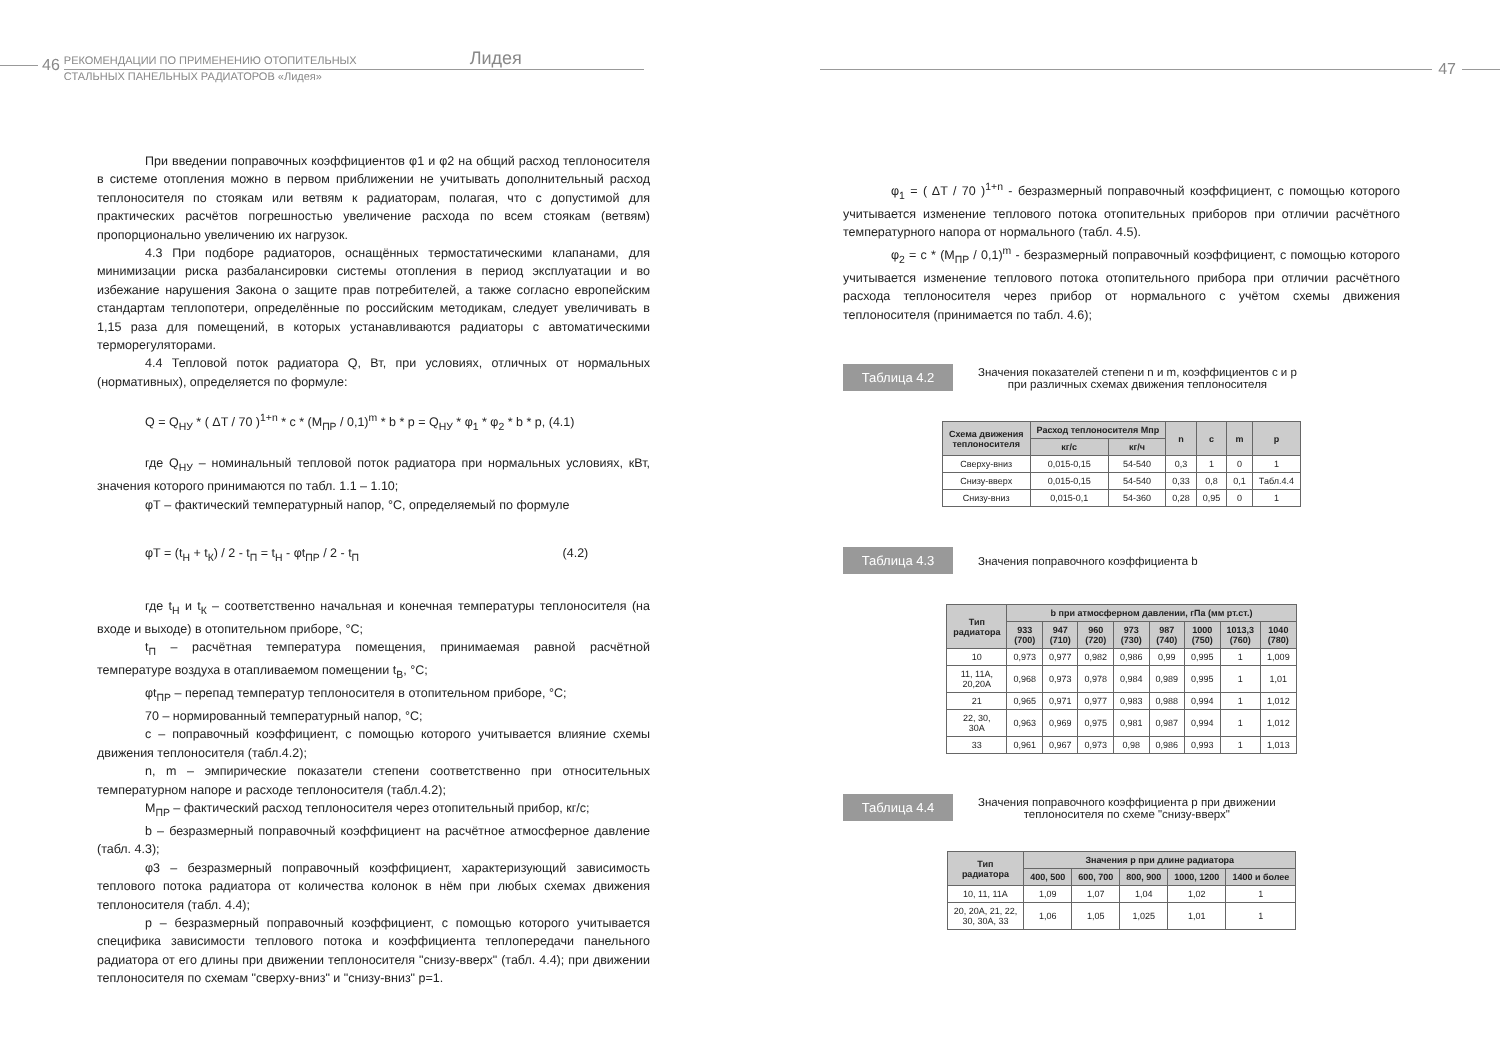46
РЕКОМЕНДАЦИИ ПО ПРИМЕНЕНИЮ ОТОПИТЕЛЬНЫХ Лидея
СТАЛЬНЫХ ПАНЕЛЬНЫХ РАДИАТОРОВ «Лидея»
При введении поправочных коэффициентов φ1 и φ2 на общий расход теплоносителя в системе отопления можно в первом приближении не учитывать дополнительный расход теплоносителя по стоякам или ветвям к радиаторам, полагая, что с допустимой для практических расчётов погрешностью увеличение расхода по всем стоякам (ветвям) пропорционально увеличению их нагрузок.
4.3 При подборе радиаторов, оснащённых термостатическими клапанами, для минимизации риска разбалансировки системы отопления в период эксплуатации и во избежание нарушения Закона о защите прав потребителей, а также согласно европейским стандартам теплопотери, определённые по российским методикам, следует увеличивать в 1,15 раза для помещений, в которых устанавливаются радиаторы с автоматическими терморегуляторами.
4.4 Тепловой поток радиатора Q, Вт, при условиях, отличных от нормальных (нормативных), определяется по формуле:
Q = Q<sub>НУ</sub> * ( ΔT / 70 )<sup>1+n</sup> * c * (M<sub>ПР</sub> / 0,1)<sup>m</sup> * b * p = Q<sub>НУ</sub> * φ<sub>1</sub> * φ<sub>2</sub> * b * p, (4.1)
где Q<sub>НУ</sub> – номинальный тепловой поток радиатора при нормальных условиях, кВт, значения которого принимаются по табл. 1.1 – 1.10;
φТ – фактический температурный напор, °С, определяемый по формуле
φT = (t<sub>Н</sub> + t<sub>К</sub>) / 2 - t<sub>П</sub> = t<sub>Н</sub> - φt<sub>ПР</sub> / 2 - t<sub>П</sub> (4.2)
где t<sub>Н</sub> и t<sub>К</sub> – соответственно начальная и конечная температуры теплоносителя (на входе и выходе) в отопительном приборе, °С;
t<sub>П</sub> – расчётная температура помещения, принимаемая равной расчётной температуре воздуха в отапливаемом помещении t<sub>В</sub>, °С;
φt<sub>ПР</sub> – перепад температур теплоносителя в отопительном приборе, °С;
70 – нормированный температурный напор, °С;
c – поправочный коэффициент, с помощью которого учитывается влияние схемы движения теплоносителя (табл.4.2);
n, m – эмпирические показатели степени соответственно при относительных температурном напоре и расходе теплоносителя (табл.4.2);
M<sub>ПР</sub> – фактический расход теплоносителя через отопительный прибор, кг/с;
b – безразмерный поправочный коэффициент на расчётное атмосферное давление (табл. 4.3);
φ3 – безразмерный поправочный коэффициент, характеризующий зависимость теплового потока радиатора от количества колонок в нём при любых схемах движения теплоносителя (табл. 4.4);
p – безразмерный поправочный коэффициент, с помощью которого учитывается специфика зависимости теплового потока и коэффициента теплопередачи панельного радиатора от его длины при движении теплоносителя "снизу-вверх" (табл. 4.4); при движении теплоносителя по схемам "сверху-вниз" и "снизу-вниз" p=1.
47
φ<sub>1</sub> = ( ΔT / 70 )<sup>1+n</sup> - безразмерный поправочный коэффициент, с помощью которого учитывается изменение теплового потока отопительных приборов при отличии расчётного температурного напора от нормального (табл. 4.5).
φ<sub>2</sub> = c * (M<sub>ПР</sub> / 0,1)<sup>m</sup> - безразмерный поправочный коэффициент, с помощью которого учитывается изменение теплового потока отопительного прибора при отличии расчётного расхода теплоносителя через прибор от нормального с учётом схемы движения теплоносителя (принимается по табл. 4.6);
Таблица 4.2
Значения показателей степени n и m, коэффициентов c и p
при различных схемах движения теплоносителя
| Схема движения теплоносителя | Расход теплоносителя Mпр | | n | c | m | p |
| --- | --- | --- | --- | --- | --- | --- |
| | кг/с | кг/ч | | | | |
| Сверху-вниз | 0,015-0,15 | 54-540 | 0,3 | 1 | 0 | 1 |
| Снизу-вверх | 0,015-0,15 | 54-540 | 0,33 | 0,8 | 0,1 | Табл.4.4 |
| Снизу-вниз | 0,015-0,1 | 54-360 | 0,28 | 0,95 | 0 | 1 |
Таблица 4.3
Значения поправочного коэффициента b
| Тип радиатора | b при атмосферном давлении, гПа (мм рт.ст.) | | | | | | | |
| --- | --- | --- | --- | --- | --- | --- | --- | --- |
| | 933 (700) | 947 (710) | 960 (720) | 973 (730) | 987 (740) | 1000 (750) | 1013,3 (760) | 1040 (780) |
| 10 | 0,973 | 0,977 | 0,982 | 0,986 | 0,99 | 0,995 | 1 | 1,009 |
| 11, 11A, 20,20A | 0,968 | 0,973 | 0,978 | 0,984 | 0,989 | 0,995 | 1 | 1,01 |
| 21 | 0,965 | 0,971 | 0,977 | 0,983 | 0,988 | 0,994 | 1 | 1,012 |
| 22, 30, 30A | 0,963 | 0,969 | 0,975 | 0,981 | 0,987 | 0,994 | 1 | 1,012 |
| 33 | 0,961 | 0,967 | 0,973 | 0,98 | 0,986 | 0,993 | 1 | 1,013 |
Таблица 4.4
Значения поправочного коэффициента p при движении
теплоносителя по схеме "снизу-вверх"
| Тип радиатора | Значения p при длине радиатора | | | | |
| --- | --- | --- | --- | --- | --- |
| | 400, 500 | 600, 700 | 800, 900 | 1000, 1200 | 1400 и более |
| 10, 11, 11A | 1,09 | 1,07 | 1,04 | 1,02 | 1 |
| 20, 20A, 21, 22, 30, 30A, 33 | 1,06 | 1,05 | 1,025 | 1,01 | 1 |